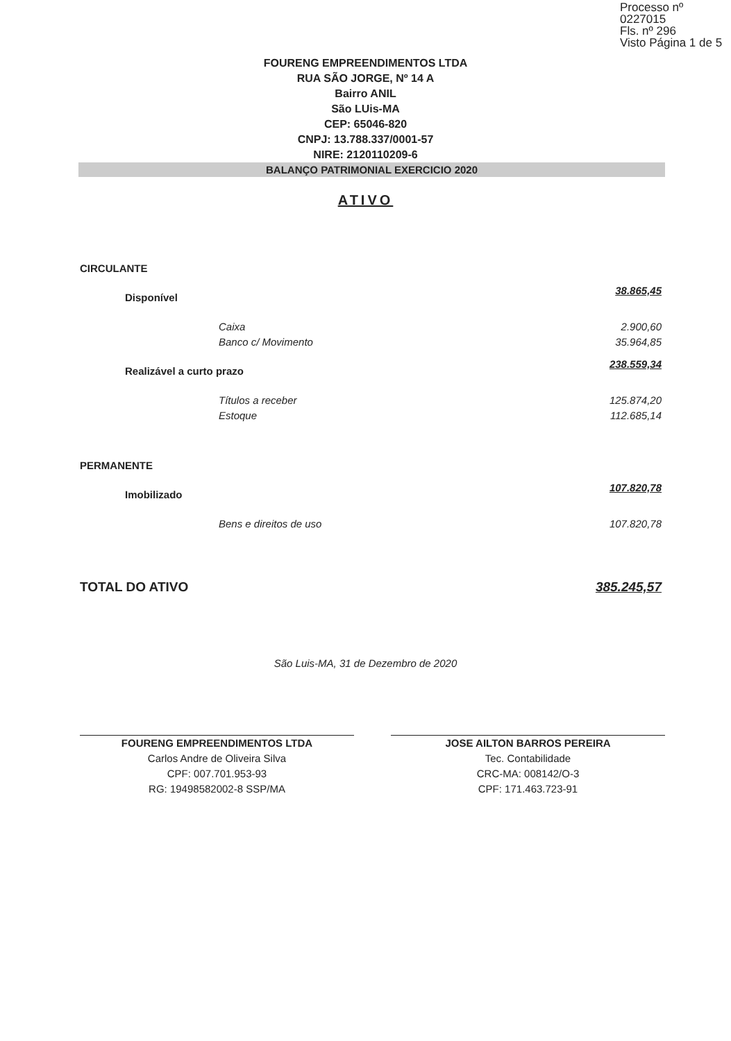Processo nº 0227015
Fls. nº 296
Visto Página 1 de 5
FOURENG EMPREENDIMENTOS LTDA
RUA SÃO JORGE, Nº 14 A
Bairro ANIL
São LUis-MA
CEP: 65046-820
CNPJ: 13.788.337/0001-57
NIRE: 2120110209-6
BALANÇO PATRIMONIAL EXERCICIO 2020
ATIVO
| CIRCULANTE | |
| Disponível | 38.865,45 |
| Caixa | 2.900,60 |
| Banco c/ Movimento | 35.964,85 |
| Realizável a curto prazo | 238.559,34 |
| Títulos a receber | 125.874,20 |
| Estoque | 112.685,14 |
| PERMANENTE | |
| Imobilizado | 107.820,78 |
| Bens e direitos de uso | 107.820,78 |
| TOTAL DO ATIVO | 385.245,57 |
São Luis-MA, 31 de Dezembro de 2020
FOURENG EMPREENDIMENTOS LTDA
Carlos Andre de Oliveira Silva
CPF: 007.701.953-93
RG: 19498582002-8 SSP/MA
JOSE AILTON BARROS PEREIRA
Tec. Contabilidade
CRC-MA: 008142/O-3
CPF: 171.463.723-91